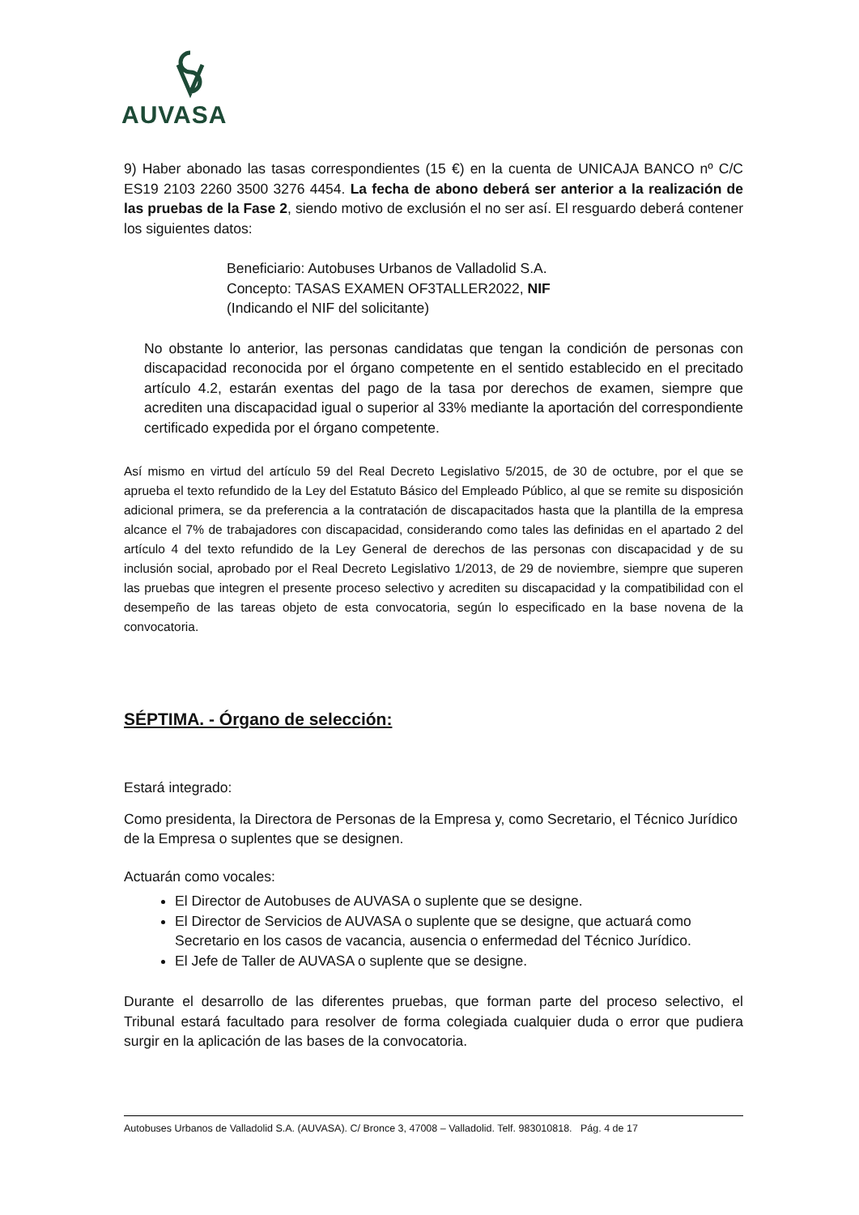AUVASA
9) Haber abonado las tasas correspondientes (15 €) en la cuenta de UNICAJA BANCO nº C/C ES19 2103 2260 3500 3276 4454. La fecha de abono deberá ser anterior a la realización de las pruebas de la Fase 2, siendo motivo de exclusión el no ser así. El resguardo deberá contener los siguientes datos:
Beneficiario: Autobuses Urbanos de Valladolid S.A.
Concepto: TASAS EXAMEN OF3TALLER2022, NIF
(Indicando el NIF del solicitante)
No obstante lo anterior, las personas candidatas que tengan la condición de personas con discapacidad reconocida por el órgano competente en el sentido establecido en el precitado artículo 4.2, estarán exentas del pago de la tasa por derechos de examen, siempre que acrediten una discapacidad igual o superior al 33% mediante la aportación del correspondiente certificado expedida por el órgano competente.
Así mismo en virtud del artículo 59 del Real Decreto Legislativo 5/2015, de 30 de octubre, por el que se aprueba el texto refundido de la Ley del Estatuto Básico del Empleado Público, al que se remite su disposición adicional primera, se da preferencia a la contratación de discapacitados hasta que la plantilla de la empresa alcance el 7% de trabajadores con discapacidad, considerando como tales las definidas en el apartado 2 del artículo 4 del texto refundido de la Ley General de derechos de las personas con discapacidad y de su inclusión social, aprobado por el Real Decreto Legislativo 1/2013, de 29 de noviembre, siempre que superen las pruebas que integren el presente proceso selectivo y acrediten su discapacidad y la compatibilidad con el desempeño de las tareas objeto de esta convocatoria, según lo especificado en la base novena de la convocatoria.
SÉPTIMA. - Órgano de selección:
Estará integrado:
Como presidenta, la Directora de Personas de la Empresa y, como Secretario, el Técnico Jurídico de la Empresa o suplentes que se designen.
Actuarán como vocales:
El Director de Autobuses de AUVASA o suplente que se designe.
El Director de Servicios de AUVASA o suplente que se designe, que actuará como Secretario en los casos de vacancia, ausencia o enfermedad del Técnico Jurídico.
El Jefe de Taller de AUVASA o suplente que se designe.
Durante el desarrollo de las diferentes pruebas, que forman parte del proceso selectivo, el Tribunal estará facultado para resolver de forma colegiada cualquier duda o error que pudiera surgir en la aplicación de las bases de la convocatoria.
Autobuses Urbanos de Valladolid S.A. (AUVASA). C/ Bronce 3, 47008 – Valladolid. Telf. 983010818. Pág. 4 de 17